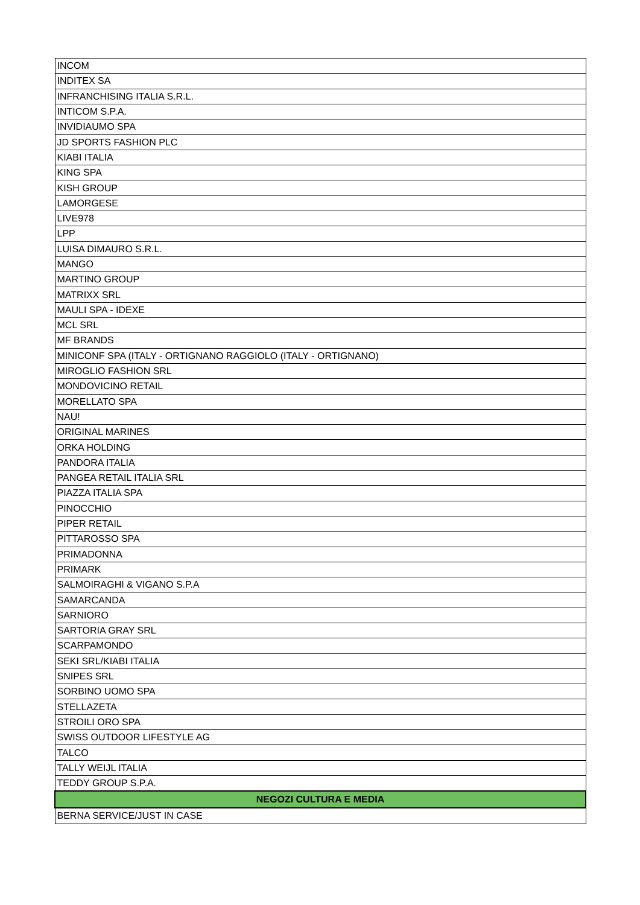| INCOM |
| INDITEX SA |
| INFRANCHISING ITALIA S.R.L. |
| INTICOM S.P.A. |
| INVIDIAUMO SPA |
| JD SPORTS FASHION PLC |
| KIABI ITALIA |
| KING SPA |
| KISH GROUP |
| LAMORGESE |
| LIVE978 |
| LPP |
| LUISA DIMAURO S.R.L. |
| MANGO |
| MARTINO GROUP |
| MATRIXX SRL |
| MAULI SPA - IDEXE |
| MCL SRL |
| MF BRANDS |
| MINICONF SPA (ITALY - ORTIGNANO RAGGIOLO (ITALY - ORTIGNANO) |
| MIROGLIO FASHION SRL |
| MONDOVICINO RETAIL |
| MORELLATO SPA |
| NAU! |
| ORIGINAL MARINES |
| ORKA HOLDING |
| PANDORA ITALIA |
| PANGEA RETAIL ITALIA SRL |
| PIAZZA ITALIA SPA |
| PINOCCHIO |
| PIPER RETAIL |
| PITTAROSSO SPA |
| PRIMADONNA |
| PRIMARK |
| SALMOIRAGHI & VIGANO S.P.A |
| SAMARCANDA |
| SARNIORO |
| SARTORIA GRAY SRL |
| SCARPAMONDO |
| SEKI SRL/KIABI ITALIA |
| SNIPES SRL |
| SORBINO UOMO SPA |
| STELLAZETA |
| STROILI ORO SPA |
| SWISS OUTDOOR LIFESTYLE AG |
| TALCO |
| TALLY WEIJL ITALIA |
| TEDDY GROUP S.P.A. |
| NEGOZI CULTURA E MEDIA |
| BERNA SERVICE/JUST IN CASE |